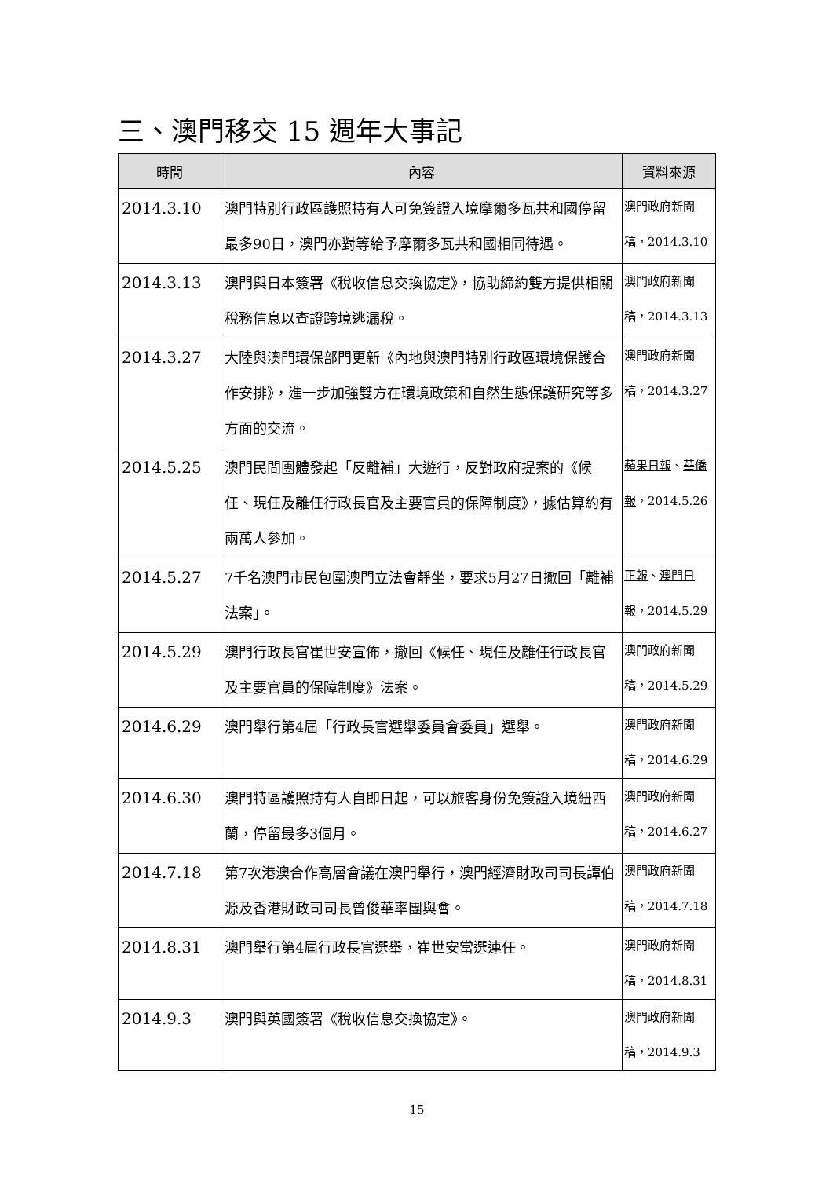三、澳門移交 15 週年大事記
| 時間 | 內容 | 資料來源 |
| --- | --- | --- |
| 2014.3.10 | 澳門特別行政區護照持有人可免簽證入境摩爾多瓦共和國停留最多90日，澳門亦對等給予摩爾多瓦共和國相同待遇。 | 澳門政府新聞稿，2014.3.10 |
| 2014.3.13 | 澳門與日本簽署《稅收信息交換協定》，協助締約雙方提供相關稅務信息以查證跨境逃漏稅。 | 澳門政府新聞稿，2014.3.13 |
| 2014.3.27 | 大陸與澳門環保部門更新《內地與澳門特別行政區環境保護合作安排》，進一步加強雙方在環境政策和自然生態保護研究等多方面的交流。 | 澳門政府新聞稿，2014.3.27 |
| 2014.5.25 | 澳門民間團體發起「反離補」大遊行，反對政府提案的《候任、現任及離任行政長官及主要官員的保障制度》，據估算約有兩萬人參加。 | 蘋果日報 、 華僑報 ，2014.5.26 |
| 2014.5.27 | 7千名澳門市民包圍澳門立法會靜坐，要求5月27日撤回「離補法案」。 | 正報 、 澳門日報 ，2014.5.29 |
| 2014.5.29 | 澳門行政長官崔世安宣佈，撤回《候任、現任及離任行政長官及主要官員的保障制度》法案。 | 澳門政府新聞稿，2014.5.29 |
| 2014.6.29 | 澳門舉行第4屆「行政長官選舉委員會委員」選舉。 | 澳門政府新聞 稿，2014.6.29 |
| 2014.6.30 | 澳門特區護照持有人自即日起，可以旅客身份免簽證入境紐西蘭，停留最多3個月。 | 澳門政府新聞稿，2014.6.27 |
| 2014.7.18 | 第7次港澳合作高層會議在澳門舉行，澳門經濟財政司司長譚伯源及香港財政司司長曾俊華率團與會。 | 澳門政府新聞稿，2014.7.18 |
| 2014.8.31 | 澳門舉行第4屆行政長官選舉，崔世安當選連任。 | 澳門政府新聞 稿，2014.8.31 |
| 2014.9.3 | 澳門與英國簽署《稅收信息交換協定》。 | 澳門政府新聞 稿，2014.9.3 |
15